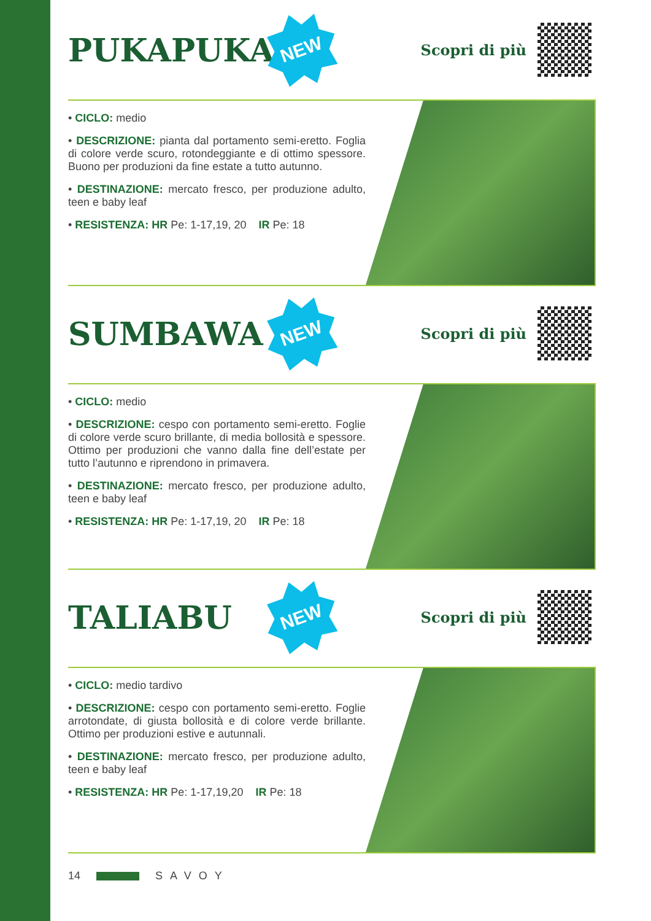PUKAPUKA
NEW
Scopri di più
• CICLO: medio
• DESCRIZIONE: pianta dal portamento semi-eretto. Foglia di colore verde scuro, rotondeggiante e di ottimo spessore. Buono per produzioni da fine estate a tutto autunno.
• DESTINAZIONE: mercato fresco, per produzione adulto, teen e baby leaf
• RESISTENZA: HR Pe: 1-17,19, 20 IR Pe: 18
SUMBAWA
NEW
Scopri di più
• CICLO: medio
• DESCRIZIONE: cespo con portamento semi-eretto. Foglie di colore verde scuro brillante, di media bollosità e spessore. Ottimo per produzioni che vanno dalla fine dell’estate per tutto l’autunno e riprendono in primavera.
• DESTINAZIONE: mercato fresco, per produzione adulto, teen e baby leaf
• RESISTENZA: HR Pe: 1-17,19, 20 IR Pe: 18
TALIABU
NEW
Scopri di più
• CICLO: medio tardivo
• DESCRIZIONE: cespo con portamento semi-eretto. Foglie arrotondate, di giusta bollosità e di colore verde brillante. Ottimo per produzioni estive e autunnali.
• DESTINAZIONE: mercato fresco, per produzione adulto, teen e baby leaf
• RESISTENZA: HR Pe: 1-17,19,20 IR Pe: 18
14 SAVOY